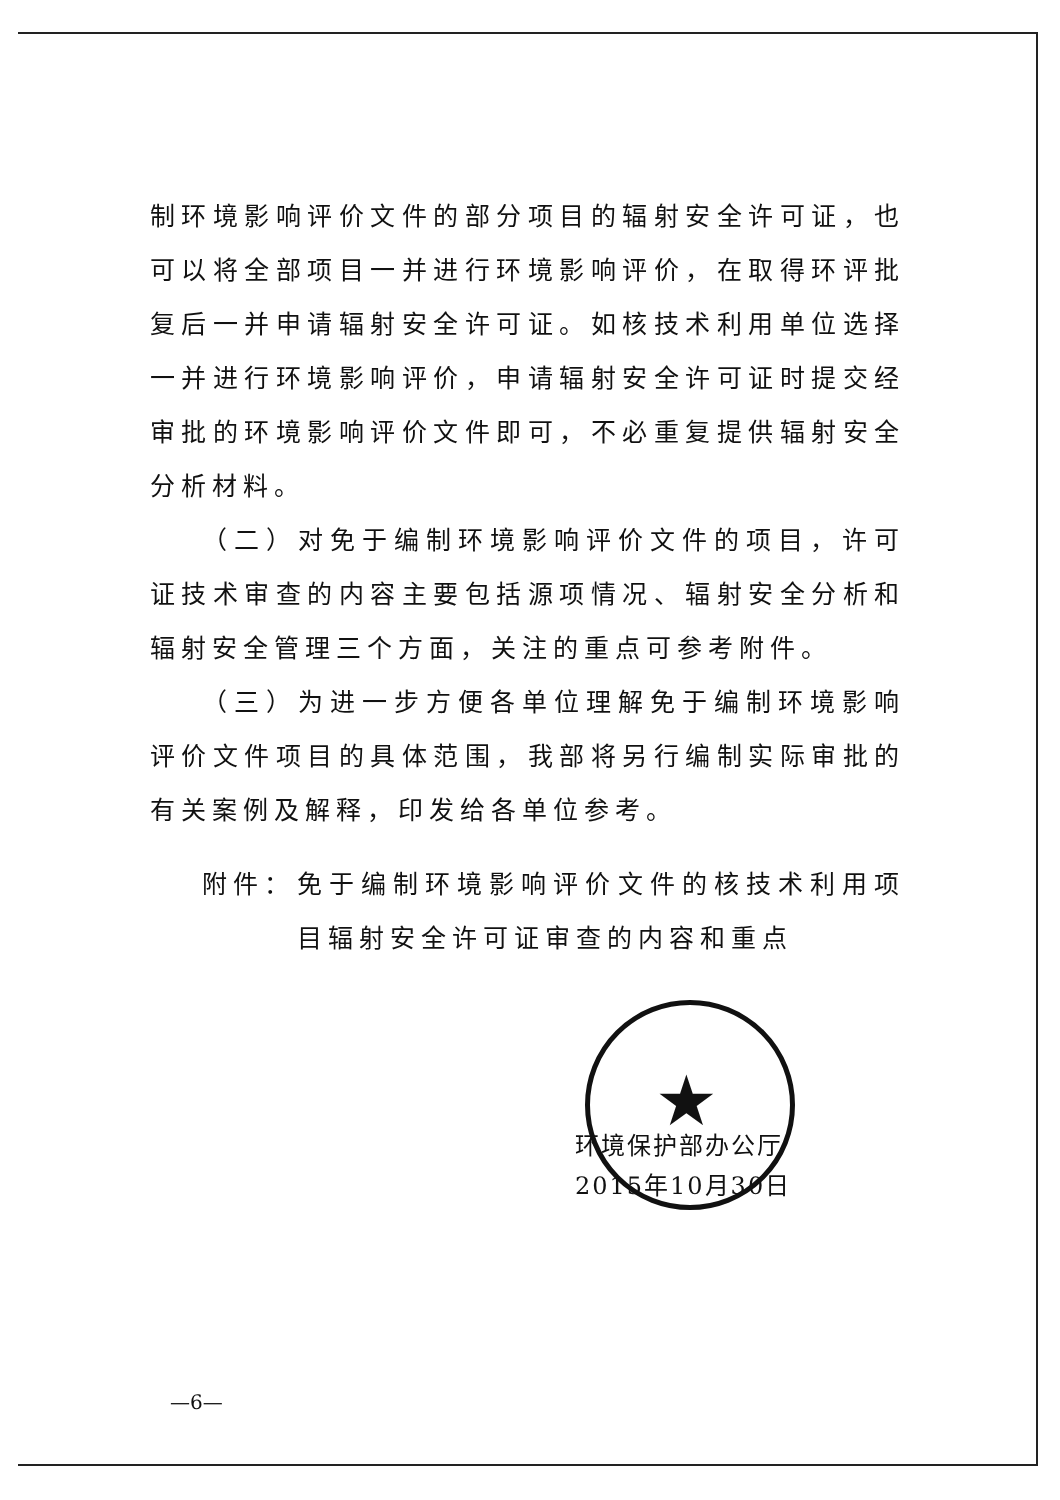★
制环境影响评价文件的部分项目的辐射安全许可证，也可以将全部项目一并进行环境影响评价，在取得环评批复后一并申请辐射安全许可证。如核技术利用单位选择一并进行环境影响评价，申请辐射安全许可证时提交经审批的环境影响评价文件即可，不必重复提供辐射安全分析材料。
（二）对免于编制环境影响评价文件的项目，许可证技术审查的内容主要包括源项情况、辐射安全分析和辐射安全管理三个方面，关注的重点可参考附件。
（三）为进一步方便各单位理解免于编制环境影响评价文件项目的具体范围，我部将另行编制实际审批的有关案例及解释，印发给各单位参考。
附件： 免于编制环境影响评价文件的核技术利用项目辐射安全许可证审查的内容和重点
环境保护部办公厅
2015年10月30日
—6—